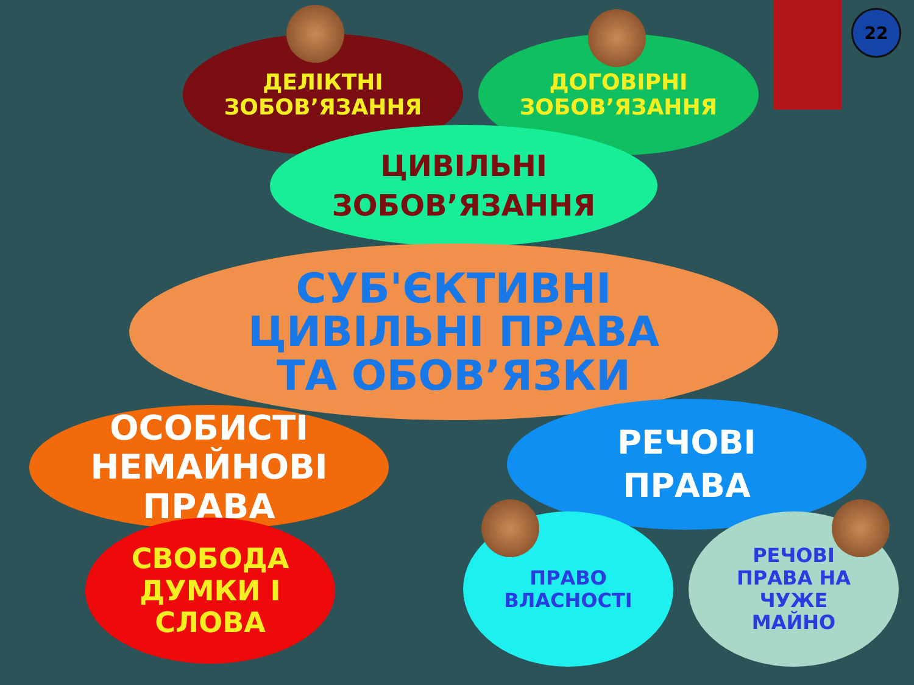22
ДЕЛІКТНІ
ЗОБОВ’ЯЗАННЯ
ДОГОВІРНІ
ЗОБОВ’ЯЗАННЯ
ЦИВІЛЬНІ
ЗОБОВ’ЯЗАННЯ
СУБ'ЄКТИВНІ
ЦИВІЛЬНІ ПРАВА
ТА ОБОВ’ЯЗКИ
ОСОБИСТІ
НЕМАЙНОВІ
ПРАВА
РЕЧОВІ
ПРАВА
СВОБОДА
ДУМКИ І
СЛОВА
ПРАВО
ВЛАСНОСТІ
РЕЧОВІ
ПРАВА НА
ЧУЖЕ
МАЙНО